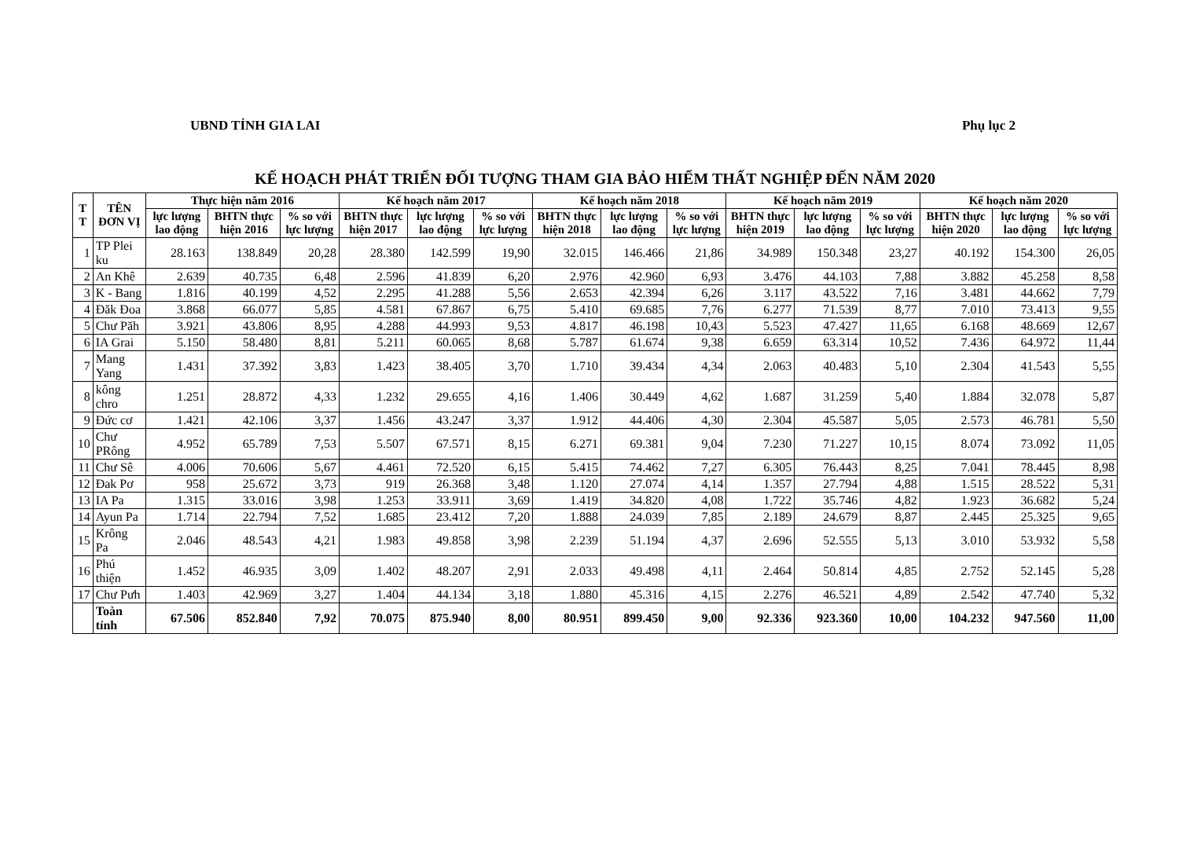UBND TỈNH GIA LAI Phụ lục 2
KẾ HOẠCH PHÁT TRIỂN ĐỐI TƯỢNG THAM GIA BẢO HIỂM THẤT NGHIỆP ĐẾN NĂM 2020
| T T | TÊN ĐƠN VỊ | Thực hiện năm 2016 | | | Kế hoạch năm 2017 | | | Kế hoạch năm 2018 | | | Kế hoạch năm 2019 | | | Kế hoạch năm 2020 | | |
| --- | --- | --- | --- | --- | --- | --- | --- | --- | --- | --- | --- | --- | --- | --- | --- | --- |
| | | lực lượng lao động | BHTN thực hiện 2016 | % so với lực lượng | BHTN thực hiện 2017 | lực lượng lao động | % so với lực lượng | BHTN thực hiện 2018 | lực lượng lao động | % so với lực lượng | BHTN thực hiện 2019 | lực lượng lao động | % so với lực lượng | BHTN thực hiện 2020 | lực lượng lao động | % so với lực lượng |
| 1 | TP Plei ku | 28.163 | 138.849 | 20,28 | 28.380 | 142.599 | 19,90 | 32.015 | 146.466 | 21,86 | 34.989 | 150.348 | 23,27 | 40.192 | 154.300 | 26,05 |
| 2 | An Khê | 2.639 | 40.735 | 6,48 | 2.596 | 41.839 | 6,20 | 2.976 | 42.960 | 6,93 | 3.476 | 44.103 | 7,88 | 3.882 | 45.258 | 8,58 |
| 3 | K - Bang | 1.816 | 40.199 | 4,52 | 2.295 | 41.288 | 5,56 | 2.653 | 42.394 | 6,26 | 3.117 | 43.522 | 7,16 | 3.481 | 44.662 | 7,79 |
| 4 | Đăk Đoa | 3.868 | 66.077 | 5,85 | 4.581 | 67.867 | 6,75 | 5.410 | 69.685 | 7,76 | 6.277 | 71.539 | 8,77 | 7.010 | 73.413 | 9,55 |
| 5 | Chư Păh | 3.921 | 43.806 | 8,95 | 4.288 | 44.993 | 9,53 | 4.817 | 46.198 | 10,43 | 5.523 | 47.427 | 11,65 | 6.168 | 48.669 | 12,67 |
| 6 | IA Grai | 5.150 | 58.480 | 8,81 | 5.211 | 60.065 | 8,68 | 5.787 | 61.674 | 9,38 | 6.659 | 63.314 | 10,52 | 7.436 | 64.972 | 11,44 |
| 7 | Mang Yang | 1.431 | 37.392 | 3,83 | 1.423 | 38.405 | 3,70 | 1.710 | 39.434 | 4,34 | 2.063 | 40.483 | 5,10 | 2.304 | 41.543 | 5,55 |
| 8 | kông chro | 1.251 | 28.872 | 4,33 | 1.232 | 29.655 | 4,16 | 1.406 | 30.449 | 4,62 | 1.687 | 31.259 | 5,40 | 1.884 | 32.078 | 5,87 |
| 9 | Đức cơ | 1.421 | 42.106 | 3,37 | 1.456 | 43.247 | 3,37 | 1.912 | 44.406 | 4,30 | 2.304 | 45.587 | 5,05 | 2.573 | 46.781 | 5,50 |
| 10 | Chư PRông | 4.952 | 65.789 | 7,53 | 5.507 | 67.571 | 8,15 | 6.271 | 69.381 | 9,04 | 7.230 | 71.227 | 10,15 | 8.074 | 73.092 | 11,05 |
| 11 | Chư Sê | 4.006 | 70.606 | 5,67 | 4.461 | 72.520 | 6,15 | 5.415 | 74.462 | 7,27 | 6.305 | 76.443 | 8,25 | 7.041 | 78.445 | 8,98 |
| 12 | Đak Pơ | 958 | 25.672 | 3,73 | 919 | 26.368 | 3,48 | 1.120 | 27.074 | 4,14 | 1.357 | 27.794 | 4,88 | 1.515 | 28.522 | 5,31 |
| 13 | IA Pa | 1.315 | 33.016 | 3,98 | 1.253 | 33.911 | 3,69 | 1.419 | 34.820 | 4,08 | 1.722 | 35.746 | 4,82 | 1.923 | 36.682 | 5,24 |
| 14 | Ayun Pa | 1.714 | 22.794 | 7,52 | 1.685 | 23.412 | 7,20 | 1.888 | 24.039 | 7,85 | 2.189 | 24.679 | 8,87 | 2.445 | 25.325 | 9,65 |
| 15 | Krông Pa | 2.046 | 48.543 | 4,21 | 1.983 | 49.858 | 3,98 | 2.239 | 51.194 | 4,37 | 2.696 | 52.555 | 5,13 | 3.010 | 53.932 | 5,58 |
| 16 | Phú thiện | 1.452 | 46.935 | 3,09 | 1.402 | 48.207 | 2,91 | 2.033 | 49.498 | 4,11 | 2.464 | 50.814 | 4,85 | 2.752 | 52.145 | 5,28 |
| 17 | Chư Pưh | 1.403 | 42.969 | 3,27 | 1.404 | 44.134 | 3,18 | 1.880 | 45.316 | 4,15 | 2.276 | 46.521 | 4,89 | 2.542 | 47.740 | 5,32 |
| | Toàn tỉnh | 67.506 | 852.840 | 7,92 | 70.075 | 875.940 | 8,00 | 80.951 | 899.450 | 9,00 | 92.336 | 923.360 | 10,00 | 104.232 | 947.560 | 11,00 |